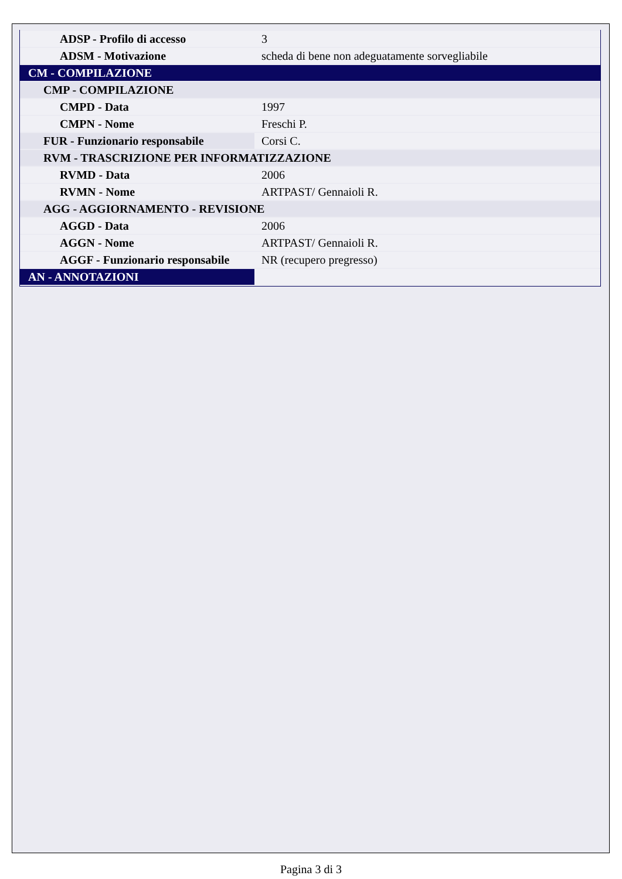| ADSP - Profilo di accesso | 3 |
| ADSM - Motivazione | scheda di bene non adeguatamente sorvegliabile |
| CM - COMPILAZIONE | |
| CMP - COMPILAZIONE | |
| CMPD - Data | 1997 |
| CMPN - Nome | Freschi P. |
| FUR - Funzionario responsabile | Corsi C. |
| RVM - TRASCRIZIONE PER INFORMATIZZAZIONE | |
| RVMD - Data | 2006 |
| RVMN - Nome | ARTPAST/ Gennaioli R. |
| AGG - AGGIORNAMENTO - REVISIONE | |
| AGGD - Data | 2006 |
| AGGN - Nome | ARTPAST/ Gennaioli R. |
| AGGF - Funzionario responsabile | NR (recupero pregresso) |
| AN - ANNOTAZIONI | |
Pagina 3 di 3